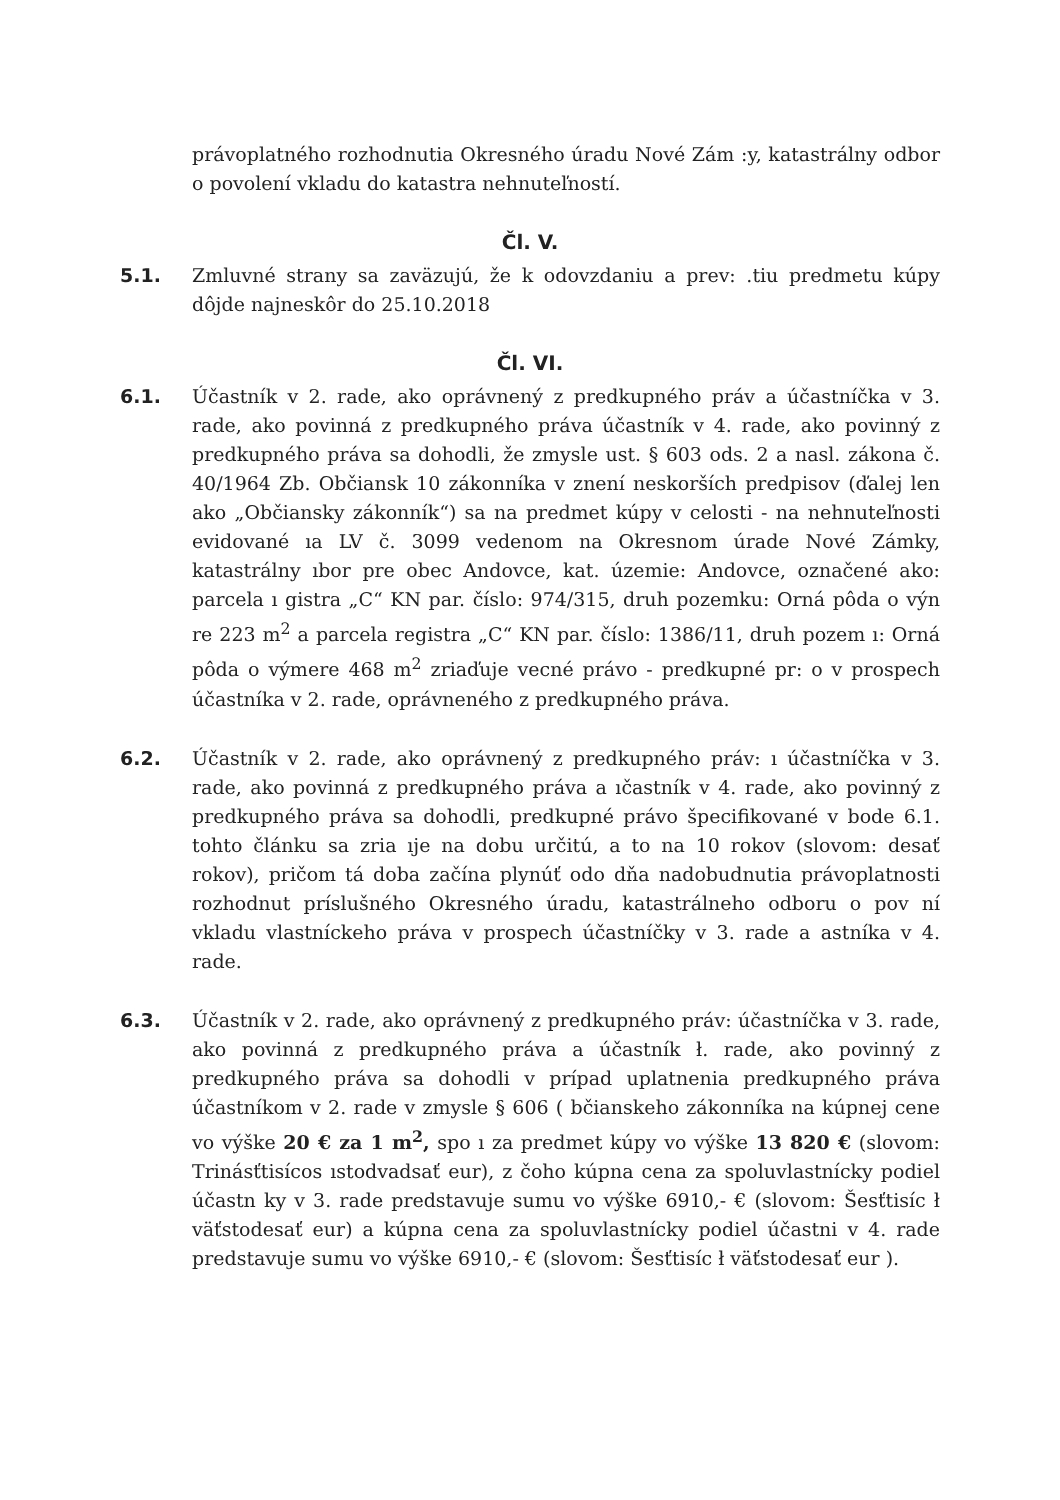právoplatného rozhodnutia Okresného úradu Nové Zám :y, katastrálny odbor o povolení vkladu do katastra nehnuteľností.
Čl. V.
5.1. Zmluvné strany sa zaväzujú, že k odovzdaniu a prev: .tiu predmetu kúpy dôjde najneskôr do 25.10.2018
Čl. VI.
6.1. Účastník v 2. rade, ako oprávnený z predkupného práv a účastníčka v 3. rade, ako povinná z predkupného práva účastník v 4. rade, ako povinný z predkupného práva sa dohodli, že zmysle ust. § 603 ods. 2 a nasl. zákona č. 40/1964 Zb. Občiansk 10 zákonníka v znení neskorších predpisov (ďalej len ako „Občiansky zákonník“) sa na predmet kúpy v celosti - na nehnuteľnosti evidované ıa LV č. 3099 vedenom na Okresnom úrade Nové Zámky, katastrálny ıbor pre obec Andovce, kat. územie: Andovce, označené ako: parcela ı gistra „C“ KN par. číslo: 974/315, druh pozemku: Orná pôda o výn re 223 m<sup>2</sup> a parcela registra „C“ KN par. číslo: 1386/11, druh pozem ı: Orná pôda o výmere 468 m<sup>2</sup> zriaďuje vecné právo - predkupné pr: o v prospech účastníka v 2. rade, oprávneného z predkupného práva.
6.2. Účastník v 2. rade, ako oprávnený z predkupného práv: ı účastníčka v 3. rade, ako povinná z predkupného práva a ıčastník v 4. rade, ako povinný z predkupného práva sa dohodli, predkupné právo špecifikované v bode 6.1. tohto článku sa zria ıje na dobu určitú, a to na 10 rokov (slovom: desať rokov), pričom tá doba začína plynúť odo dňa nadobudnutia právoplatnosti rozhodnut príslušného Okresného úradu, katastrálneho odboru o pov ní vkladu vlastníckeho práva v prospech účastníčky v 3. rade a astníka v 4. rade.
6.3. Účastník v 2. rade, ako oprávnený z predkupného práv: účastníčka v 3. rade, ako povinná z predkupného práva a účastník ł. rade, ako povinný z predkupného práva sa dohodli v prípad uplatnenia predkupného práva účastníkom v 2. rade v zmysle § 606 ( bčianskeho zákonníka na kúpnej cene vo výške 20 € za 1 m<sup>2</sup>, spo ı za predmet kúpy vo výške 13 820 € (slovom: Trinásťtisícos ıstodvadsať eur), z čoho kúpna cena za spoluvlastnícky podiel účastn ky v 3. rade predstavuje sumu vo výške 6910,- € (slovom: Šesťtisíc ł väťstodesať eur) a kúpna cena za spoluvlastnícky podiel účastni v 4. rade predstavuje sumu vo výške 6910,- € (slovom: Šesťtisíc ł väťstodesať eur ).